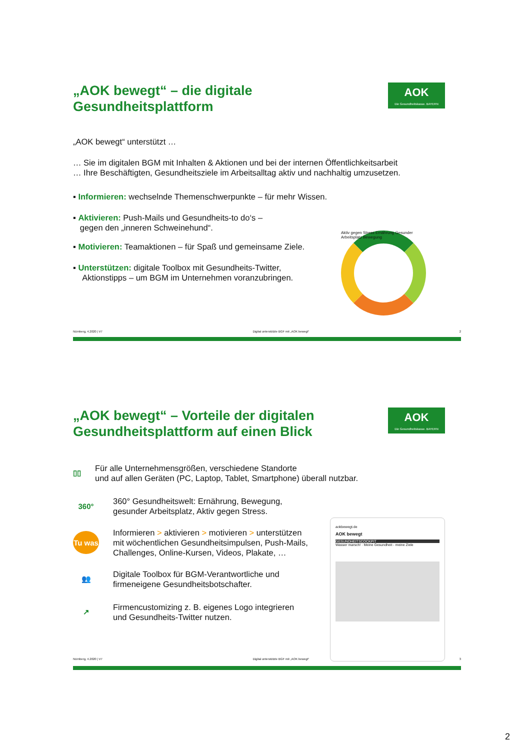„AOK bewegt“ – die digitale
Gesundheitsplattform
AOK
Die Gesundheitskasse. BAYERN
„AOK bewegt“ unterstützt …
… Sie im digitalen BGM mit Inhalten & Aktionen und bei der internen Öffentlichkeitsarbeit
… Ihre Beschäftigten, Gesundheitsziele im Arbeitsalltag aktiv und nachhaltig umzusetzen.
▪ Informieren: wechselnde Themenschwerpunkte – für mehr Wissen.
▪ Aktivieren: Push-Mails und Gesundheits-to do‘s –
gegen den „inneren Schweinehund“.
▪ Motivieren: Teamaktionen – für Spaß und gemeinsame Ziele.
▪ Unterstützen: digitale Toolbox mit Gesundheits-Twitter,
Aktionstipps – um BGM im Unternehmen voranzubringen.
Aktiv gegen Stress Ernährung Gesunder Arbeitsplatz Bewegung
Nürnberg, 4.2020 | V7 Digital unterstützte BGF mit „AOK bewegt“2
„AOK bewegt“ – Vorteile der digitalen
Gesundheitsplattform auf einen Blick
AOK
Die Gesundheitskasse. BAYERN
▯▯
Für alle Unternehmensgrößen, verschiedene Standorte
und auf allen Geräten (PC, Laptop, Tablet, Smartphone) überall nutzbar.
360°
360° Gesundheitswelt: Ernährung, Bewegung,
gesunder Arbeitsplatz, Aktiv gegen Stress.
Tu was
Informieren > aktivieren > motivieren > unterstützen
mit wöchentlichen Gesundheitsimpulsen, Push-Mails,
Challenges, Online-Kursen, Videos, Plakate, …
👥
Digitale Toolbox für BGM-Verantwortliche und
firmeneigene Gesundheitsbotschafter.
↗
Firmencustomizing z. B. eigenes Logo integrieren
und Gesundheits-Twitter nutzen.
aokbewegt.de
AOK bewegt
GESUNDHEITSCOCKPIT
Wasser marsch! · Meine Gesundheit - meine Ziele
Nürnberg, 4.2020 | V7 Digital unterstützte BGF mit „AOK bewegt“3
2